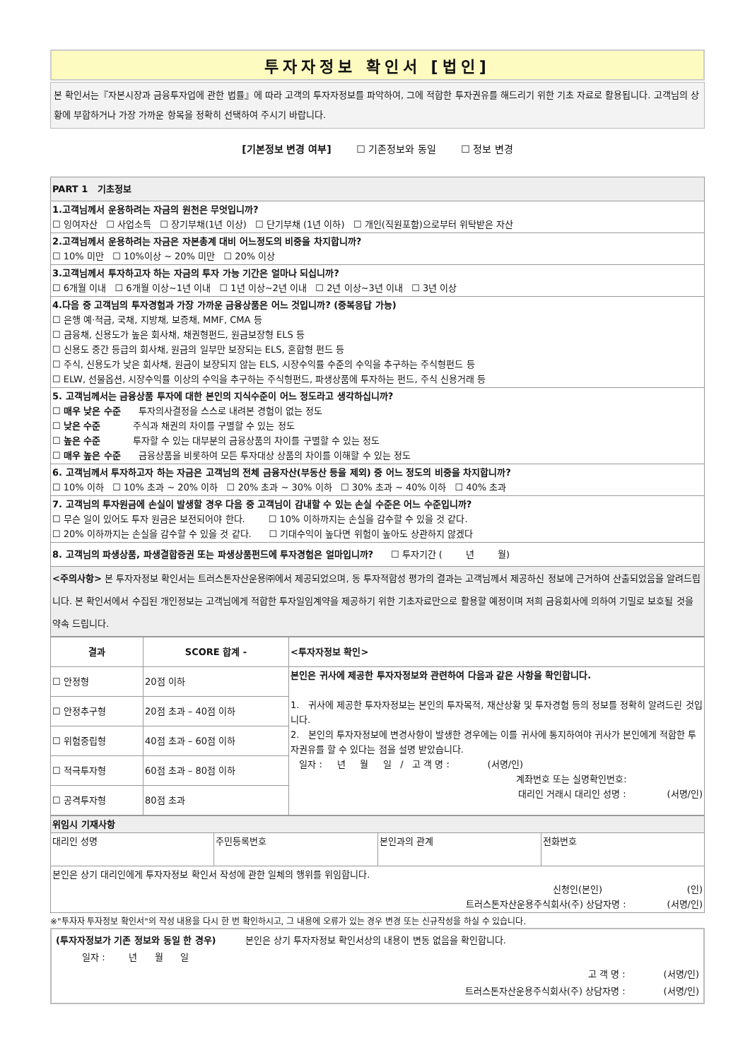투자자정보 확인서 [법인]
본 확인서는『자본시장과 금융투자업에 관한 법률』에 따라 고객의 투자자정보를 파악하여, 그에 적합한 투자권유를 해드리기 위한 기초 자료로 활용됩니다. 고객님의 상황에 부합하거나 가장 가까운 항목을 정확히 선택하여 주시기 바랍니다.
[기본정보 변경 여부] ☐ 기존정보와 동일 ☐ 정보 변경
| PART 1 기초정보 |
| 1.고객님께서 운용하려는 자금의 원천은 무엇입니까? ☐ 잉여자산 ☐ 사업소득 ☐ 장기부채(1년 이상) ☐ 단기부채 (1년 이하) ☐ 개인(직원포함)으로부터 위탁받은 자산 |
| 2.고객님께서 운용하려는 자금은 자본총계 대비 어느정도의 비중을 차지합니까? ☐ 10% 미만 ☐ 10%이상 ~ 20% 미만 ☐ 20% 이상 |
| 3.고객님께서 투자하고자 하는 자금의 투자 가능 기간은 얼마나 되십니까? ☐ 6개월 이내 ☐ 6개월 이상~1년 이내 ☐ 1년 이상~2년 이내 ☐ 2년 이상~3년 이내 ☐ 3년 이상 |
| 4.다음 중 고객님의 투자경험과 가장 가까운 금융상품은 어느 것입니까? (중복응답 가능) ☐ 은행 예·적금, 국채, 지방채, 보증채, MMF, CMA 등 ☐ 금융채, 신용도가 높은 회사채, 채권형펀드, 원금보장형 ELS 등 ☐ 신용도 중간 등급의 회사채, 원금의 일부만 보장되는 ELS, 혼합형 펀드 등 ☐ 주식, 신용도가 낮은 회사채, 원금이 보장되지 않는 ELS, 시장수익률 수준의 수익을 추구하는 주식형펀드 등 ☐ ELW, 선물옵션, 시장수익률 이상의 수익을 추구하는 주식형펀드, 파생상품에 투자하는 펀드, 주식 신용거래 등 |
| 5. 고객님께서는 금융상품 투자에 대한 본인의 지식수준이 어느 정도라고 생각하십니까? ☐ 매우 낮은 수준 투자의사결정을 스스로 내려본 경험이 없는 정도 ☐ 낮은 수준 주식과 채권의 차이를 구별할 수 있는 정도 ☐ 높은 수준 투자할 수 있는 대부분의 금융상품의 차이를 구별할 수 있는 정도 ☐ 매우 높은 수준 금융상품을 비롯하여 모든 투자대상 상품의 차이를 이해할 수 있는 정도 |
| 6. 고객님께서 투자하고자 하는 자금은 고객님의 전체 금융자산(부동산 등을 제외) 중 어느 정도의 비중을 차지합니까? ☐ 10% 이하 ☐ 10% 초과 ~ 20% 이하 ☐ 20% 초과 ~ 30% 이하 ☐ 30% 초과 ~ 40% 이하 ☐ 40% 초과 |
| 7. 고객님의 투자원금에 손실이 발생할 경우 다음 중 고객님이 감내할 수 있는 손실 수준은 어느 수준입니까? ☐ 무슨 일이 있어도 투자 원금은 보전되어야 한다. ☐ 10% 이하까지는 손실을 감수할 수 있을 것 같다. ☐ 20% 이하까지는 손실을 감수할 수 있을 것 같다. ☐ 기대수익이 높다면 위험이 높아도 상관하지 않겠다 |
| 8. 고객님의 파생상품, 파생결합증권 또는 파생상품펀드에 투자경험은 얼마입니까? ☐ 투자기간 ( 년 월) |
| <주의사항> 본 투자자정보 확인서는 트러스톤자산운용㈜에서 제공되었으며, 동 투자적합성 평가의 결과는 고객님께서 제공하신 정보에 근거하여 산출되었음을 알려드립니다. 본 확인서에서 수집된 개인정보는 고객님에게 적합한 투자일임계약을 제공하기 위한 기초자료만으로 활용할 예정이며 저희 금융회사에 의하여 기밀로 보호될 것을 약속 드립니다. |
| 결과 | SCORE 합계 - | <투자자정보 확인> |
| --- | --- | --- |
| ☐ 안정형 | 20점 이하 | 본인은 귀사에 제공한 투자자정보와 관련하여 다음과 같은 사항을 확인합니다. 1. 귀사에 제공한 투자자정보는 본인의 투자목적, 재산상황 및 투자경험 등의 정보를 정확히 알려드린 것입니다. 2. 본인의 투자자정보에 변경사항이 발생한 경우에는 이를 귀사에 통지하여야 귀사가 본인에게 적합한 투자권유를 할 수 있다는 점을 설명 받았습니다. 일자 : 년 월 일 / 고 객 명 : (서명/인) 계좌번호 또는 실명확인번호: 대리인 거래시 대리인 성명 : (서명/인) |
| ☐ 안정추구형 | 20점 초과 – 40점 이하 | |
| ☐ 위험중립형 | 40점 초과 – 60점 이하 | |
| ☐ 적극투자형 | 60점 초과 – 80점 이하 | |
| ☐ 공격투자형 | 80점 초과 | |
| 위임시 기재사항 | | | |
| 대리인 성명 | 주민등록번호 | 본인과의 관계 | 전화번호 |
| 본인은 상기 대리인에게 투자자정보 확인서 작성에 관한 일체의 행위를 위임합니다. 신청인(본인) (인) 트러스톤자산운용주식회사(주) 상담자명 : (서명/인) | | | |
※"투자자 투자정보 확인서"의 작성 내용을 다시 한 번 확인하시고, 그 내용에 오류가 있는 경우 변경 또는 신규작성을 하실 수 있습니다.
(투자자정보가 기존 정보와 동일 한 경우) 본인은 상기 투자자정보 확인서상의 내용이 변동 없음을 확인합니다.
일자 : 년 월 일
고 객 명 : (서명/인)
트러스톤자산운용주식회사(주) 상담자명 : (서명/인)